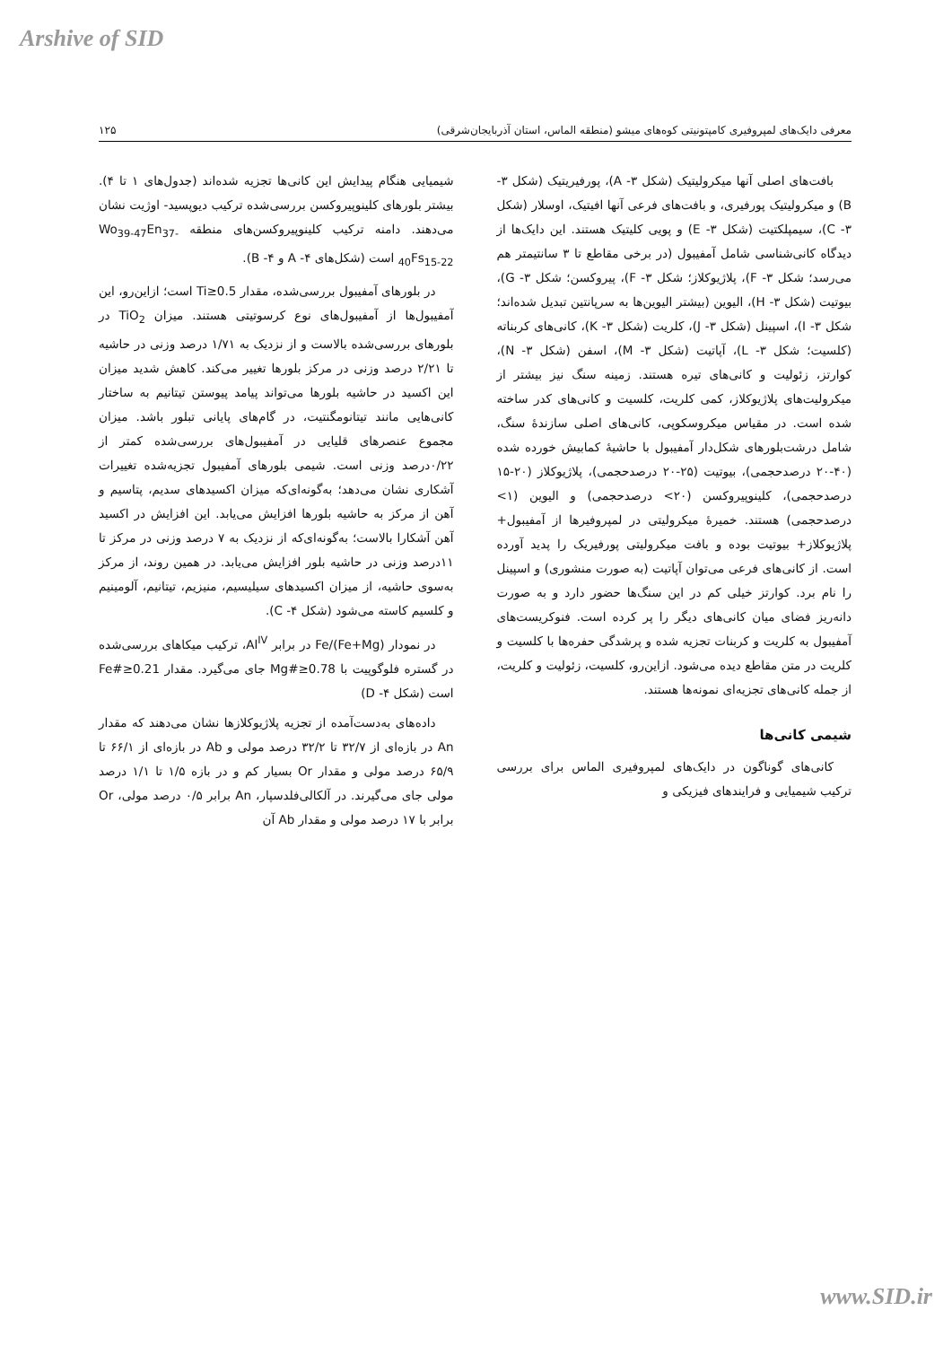Arshive of SID
معرفی دایک‌های لمپروفیری کامپتونیتی کوه‌های میشو (منطقه الماس، استان آذربایجان‌شرقی) ۱۲۵
بافت‌های اصلی آنها میکرولیتیک (شکل ۳- A)، پورفیریتیک (شکل ۳- B) و میکرولیتیک پورفیری، و بافت‌های فرعی آنها افیتیک، اوسلار (شکل ۳- C)، سیمپلکتیت (شکل ۳- E) و پویی کلیتیک هستند. این دایک‌ها از دیدگاه کانی‌شناسی شامل آمفیبول (در برخی مقاطع تا ۳ سانتیمتر هم می‌رسد؛ شکل ۳- F)، پلاژیوکلاز؛ شکل ۳- F)، پیروکسن؛ شکل ۳- G)، بیوتیت (شکل ۳- H)، الیوین (بیشتر الیوین‌ها به سرپانتین تبدیل شده‌اند؛ شکل ۳- I)، اسپینل (شکل ۳- J)، کلریت (شکل ۳- K)، کانی‌های کربناته (کلسیت؛ شکل ۳- L)، آپاتیت (شکل ۳- M)، اسفن (شکل ۳- N)، کوارتز، زئولیت و کانی‌های تیره هستند. زمینه سنگ نیز بیشتر از میکرولیت‌های پلاژیوکلاز، کمی کلریت، کلسیت و کانی‌های کدر ساخته شده است. در مقیاس میکروسکوپی، کانی‌های اصلی سازندهٔ سنگ، شامل درشت‌بلورهای شکل‌دار آمفیبول با حاشیهٔ کمابیش خورده شده (۴۰-۲۰ درصدحجمی)، بیوتیت (۲۵-۲۰ درصدحجمی)، پلاژیوکلاز (۲۰-۱۵ درصدحجمی)، کلینوپیروکسن (۲۰> درصدحجمی) و الیوین (۱> درصدحجمی) هستند. خمیرهٔ میکرولیتی در لمپروفیرها از آمفیبول+ پلاژیوکلاز+ بیوتیت بوده و بافت میکرولیتی پورفیریک را پدید آورده است. از کانی‌های فرعی می‌توان آپاتیت (به صورت منشوری) و اسپینل را نام برد. کوارتز خیلی کم در این سنگ‌ها حضور دارد و به صورت دانه‌ریز فضای میان کانی‌های دیگر را پر کرده است. فنوکریست‌های آمفیبول به کلریت و کربنات تجزیه شده و پرشدگی حفره‌ها با کلسیت و کلریت در متن مقاطع دیده می‌شود. ازاین‌رو، کلسیت، زئولیت و کلریت، از جمله کانی‌های تجزیه‌ای نمونه‌ها هستند.
شیمی کانی‌ها
کانی‌های گوناگون در دایک‌های لمپروفیری الماس برای بررسی ترکیب شیمیایی و فرایندهای فیزیکی و
شیمیایی هنگام پیدایش این کانی‌ها تجزیه شده‌اند (جدول‌های ۱ تا ۴). بیشتر بلورهای کلینوپیروکسن بررسی‌شده ترکیب دیوپسید- اوژیت نشان می‌دهند. دامنه ترکیب کلینوپیروکسن‌های منطقه Wo<sub>39-47</sub>En<sub>37-40</sub>Fs<sub>15-22</sub> است (شکل‌های ۴- A و ۴- B).
در بلورهای آمفیبول بررسی‌شده، مقدار Ti≥0.5 است؛ ازاین‌رو، این آمفیبول‌ها از آمفیبول‌های نوع کرسوتیتی هستند. میزان TiO<sub>2</sub> در بلورهای بررسی‌شده بالاست و از نزدیک به ۱/۷۱ درصد وزنی در حاشیه تا ۲/۲۱ درصد وزنی در مرکز بلورها تغییر می‌کند. کاهش شدید میزان این اکسید در حاشیه بلورها می‌تواند پیامد پیوستن تیتانیم به ساختار کانی‌هایی مانند تیتانومگنتیت، در گام‌های پایانی تبلور باشد. میزان مجموع عنصرهای قلیایی در آمفیبول‌های بررسی‌شده کمتر از ۰/۲۲درصد وزنی است. شیمی بلورهای آمفیبول تجزیه‌شده تغییرات آشکاری نشان می‌دهد؛ به‌گونه‌ای‌که میزان اکسیدهای سدیم، پتاسیم و آهن از مرکز به حاشیه بلورها افزایش می‌یابد. این افزایش در اکسید آهن آشکارا بالاست؛ به‌گونه‌ای‌که از نزدیک به ۷ درصد وزنی در مرکز تا ۱۱درصد وزنی در حاشیه بلور افزایش می‌یابد. در همین روند، از مرکز به‌سوی حاشیه، از میزان اکسیدهای سیلیسیم، منیزیم، تیتانیم، آلومینیم و کلسیم کاسته می‌شود (شکل ۴- C).
در نمودار Fe/(Fe+Mg) در برابر Al<sup>IV</sup>، ترکیب میکاهای بررسی‌شده در گستره فلوگوپیت با Mg#≥0.78 جای می‌گیرد. مقدار Fe#≥0.21 است (شکل ۴- D)
داده‌های به‌دست‌آمده از تجزیه پلاژیوکلازها نشان می‌دهند که مقدار An در بازه‌ای از ۳۲/۷ تا ۳۲/۲ درصد مولی و Ab در بازه‌ای از ۶۶/۱ تا ۶۵/۹ درصد مولی و مقدار Or بسیار کم و در بازه ۱/۵ تا ۱/۱ درصد مولی جای می‌گیرند. در آلکالی‌فلدسپار، An برابر ۰/۵ درصد مولی، Or برابر با ۱۷ درصد مولی و مقدار Ab آن
www.SID.ir